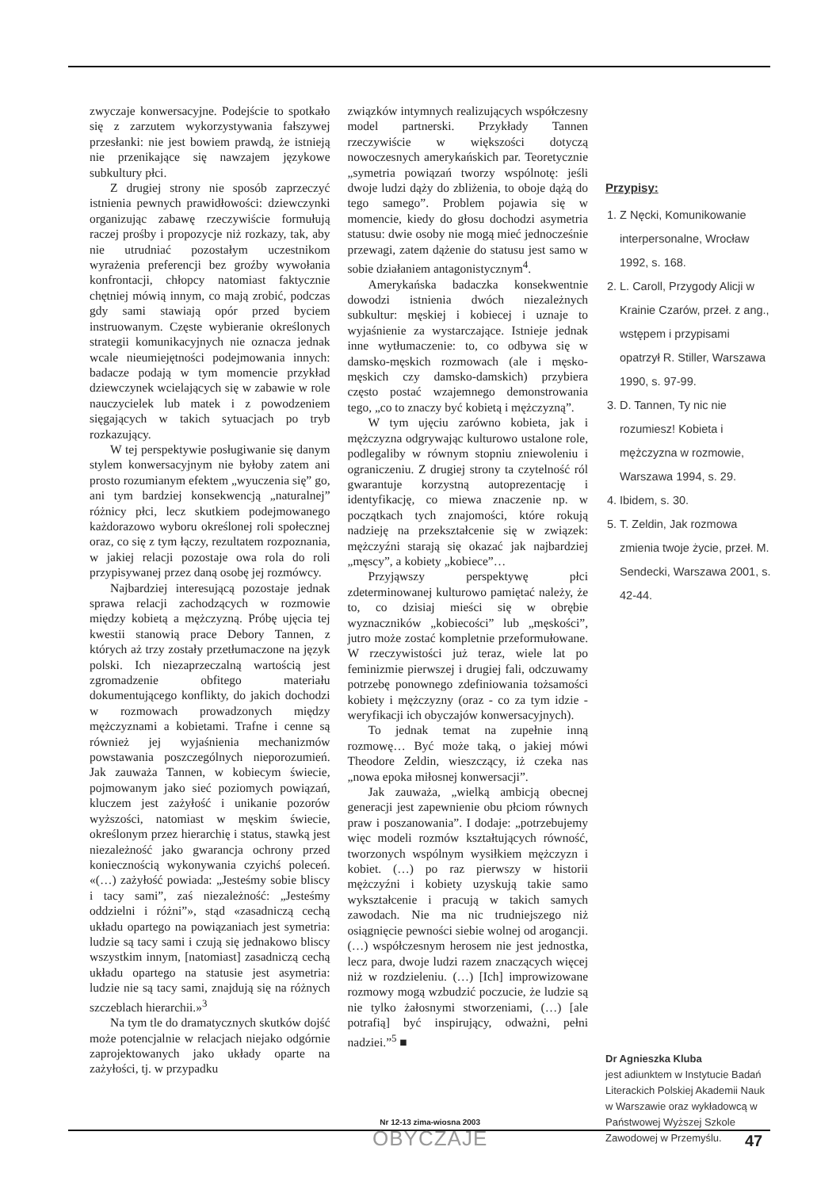zwyczaje konwersacyjne. Podejście to spotkało się z zarzutem wykorzystywania fałszywej przesłanki: nie jest bowiem prawdą, że istnieją nie przenikające się nawzajem językowe subkultury płci.
Z drugiej strony nie sposób zaprzeczyć istnienia pewnych prawidłowości: dziewczynki organizując zabawę rzeczywiście formułują raczej prośby i propozycje niż rozkazy, tak, aby nie utrudniać pozostałym uczestnikom wyrażenia preferencji bez groźby wywołania konfrontacji, chłopcy natomiast faktycznie chętniej mówią innym, co mają zrobić, podczas gdy sami stawiają opór przed byciem instruowanym. Częste wybieranie określonych strategii komunikacyjnych nie oznacza jednak wcale nieumiejętności podejmowania innych: badacze podają w tym momencie przykład dziewczynek wcielających się w zabawie w role nauczycielek lub matek i z powodzeniem sięgających w takich sytuacjach po tryb rozkazujący.
W tej perspektywie posługiwanie się danym stylem konwersacyjnym nie byłoby zatem ani prosto rozumianym efektem „wyuczenia się” go, ani tym bardziej konsekwencją „naturalnej” różnicy płci, lecz skutkiem podejmowanego każdorazowo wyboru określonej roli społecznej oraz, co się z tym łączy, rezultatem rozpoznania, w jakiej relacji pozostaje owa rola do roli przypisywanej przez daną osobę jej rozmówcy.
Najbardziej interesującą pozostaje jednak sprawa relacji zachodzących w rozmowie między kobietą a mężczyzną. Próbę ujęcia tej kwestii stanowią prace Debory Tannen, z których aż trzy zostały przetłumaczone na język polski. Ich niezaprzeczalną wartością jest zgromadzenie obfitego materiału dokumentującego konflikty, do jakich dochodzi w rozmowach prowadzonych między mężczyznami a kobietami. Trafne i cenne są również jej wyjaśnienia mechanizmów powstawania poszczególnych nieporozumień. Jak zauważa Tannen, w kobiecym świecie, pojmowanym jako sieć poziomych powiązań, kluczem jest zażyłość i unikanie pozorów wyższości, natomiast w męskim świecie, określonym przez hierarchię i status, stawką jest niezależność jako gwarancja ochrony przed koniecznością wykonywania czyichś poleceń. «(…) zażyłość powiada: „Jesteśmy sobie bliscy i tacy sami”, zaś niezależność: „Jesteśmy oddzielni i różni”», stąd «zasadniczą cechą układu opartego na powiązaniach jest symetria: ludzie są tacy sami i czują się jednakowo bliscy wszystkim innym, [natomiast] zasadniczą cechą układu opartego na statusie jest asymetria: ludzie nie są tacy sami, znajdują się na różnych szczeblach hierarchii.»<sup>3</sup>
Na tym tle do dramatycznych skutków dojść może potencjalnie w relacjach niejako odgórnie zaprojektowanych jako układy oparte na zażyłości, tj. w przypadku
związków intymnych realizujących współczesny model partnerski. Przykłady Tannen rzeczywiście w większości dotyczą nowoczesnych amerykańskich par. Teoretycznie „symetria powiązań tworzy wspólnotę: jeśli dwoje ludzi dąży do zbliżenia, to oboje dążą do tego samego”. Problem pojawia się w momencie, kiedy do głosu dochodzi asymetria statusu: dwie osoby nie mogą mieć jednocześnie przewagi, zatem dążenie do statusu jest samo w sobie działaniem antagonistycznym<sup>4</sup>.
Amerykańska badaczka konsekwentnie dowodzi istnienia dwóch niezależnych subkultur: męskiej i kobiecej i uznaje to wyjaśnienie za wystarczające. Istnieje jednak inne wytłumaczenie: to, co odbywa się w damsko-męskich rozmowach (ale i męsko-męskich czy damsko-damskich) przybiera często postać wzajemnego demonstrowania tego, „co to znaczy być kobietą i mężczyzną”.
W tym ujęciu zarówno kobieta, jak i mężczyzna odgrywając kulturowo ustalone role, podlegaliby w równym stopniu zniewoleniu i ograniczeniu. Z drugiej strony ta czytelność ról gwarantuje korzystną autoprezentację i identyfikację, co miewa znaczenie np. w początkach tych znajomości, które rokują nadzieję na przekształcenie się w związek: mężczyźni starają się okazać jak najbardziej „męscy”, a kobiety „kobiece”…
Przyjąwszy perspektywę płci zdeterminowanej kulturowo pamiętać należy, że to, co dzisiaj mieści się w obrębie wyznaczników „kobiecości” lub „męskości”, jutro może zostać kompletnie przeformułowane. W rzeczywistości już teraz, wiele lat po feminizmie pierwszej i drugiej fali, odczuwamy potrzebę ponownego zdefiniowania tożsamości kobiety i mężczyzny (oraz - co za tym idzie - weryfikacji ich obyczajów konwersacyjnych).
To jednak temat na zupełnie inną rozmowę… Być może taką, o jakiej mówi Theodore Zeldin, wieszczący, iż czeka nas „nowa epoka miłosnej konwersacji”.
Jak zauważa, „wielką ambicją obecnej generacji jest zapewnienie obu płciom równych praw i poszanowania”. I dodaje: „potrzebujemy więc modeli rozmów kształtujących równość, tworzonych wspólnym wysiłkiem mężczyzn i kobiet. (…) po raz pierwszy w historii mężczyźni i kobiety uzyskują takie samo wykształcenie i pracują w takich samych zawodach. Nie ma nic trudniejszego niż osiągnięcie pewności siebie wolnej od arogancji. (…) współczesnym herosem nie jest jednostka, lecz para, dwoje ludzi razem znaczących więcej niż w rozdzieleniu. (…) [Ich] improwizowane rozmowy mogą wzbudzić poczucie, że ludzie są nie tylko żałosnymi stworzeniami, (…) [ale potrafią] być inspirujący, odważni, pełni nadziei.”<sup>5</sup> ■
Przypisy:
1. Z Nęcki, Komunikowanie interpersonalne, Wrocław 1992, s. 168.
2. L. Caroll, Przygody Alicji w Krainie Czarów, przeł. z ang., wstępem i przypisami opatrzył R. Stiller, Warszawa 1990, s. 97-99.
3. D. Tannen, Ty nic nie rozumiesz! Kobieta i mężczyzna w rozmowie, Warszawa 1994, s. 29.
4. Ibidem, s. 30.
5. T. Zeldin, Jak rozmowa zmienia twoje życie, przeł. M. Sendecki, Warszawa 2001, s. 42-44.
Dr Agnieszka Kluba
jest adiunktem w Instytucie Badań Literackich Polskiej Akademii Nauk w Warszawie oraz wykładowcą w Państwowej Wyższej Szkole Zawodowej w Przemyślu.
Nr 12-13 zima-wiosna 2003
OBYCZAJE
47